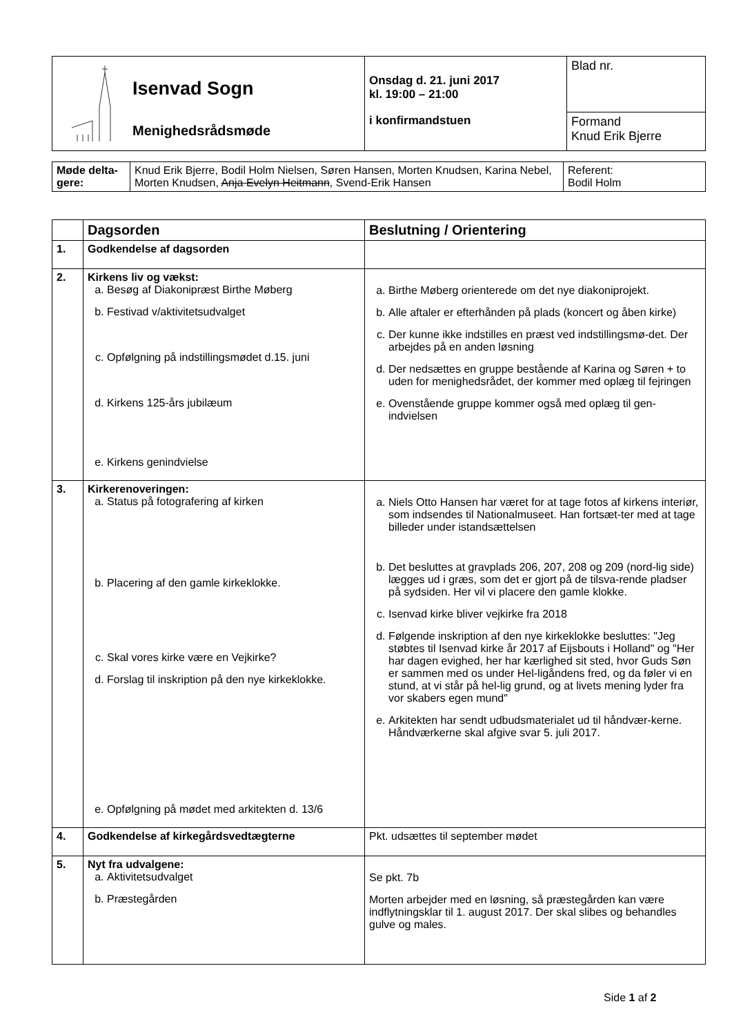| Isenvad Sogn Menighedsrådsmøde | Onsdag d. 21. juni 2017 kl. 19:00 – 21:00 i konfirmandstuen | Blad nr. Formand Knud Erik Bjerre |
| Møde delta-gere: | Knud Erik Bjerre, Bodil Holm Nielsen, Søren Hansen, Morten Knudsen, Karina Nebel, Morten Knudsen, Anja Evelyn Heitmann , Svend-Erik Hansen | Referent: Bodil Holm |
| | Dagsorden | Beslutning / Orientering |
| --- | --- | --- |
| 1. | Godkendelse af dagsorden | |
| 2. | Kirkens liv og vækst: a. Besøg af Diakonipræst Birthe Møberg b. Festivad v/aktivitetsudvalget c. Opfølgning på indstillingsmødet d.15. juni d. Kirkens 125-års jubilæum e. Kirkens genindvielse | a. Birthe Møberg orienterede om det nye diakoniprojekt. b. Alle aftaler er efterhånden på plads (koncert og åben kirke) c. Der kunne ikke indstilles en præst ved indstillingsmø-det. Der arbejdes på en anden løsning d. Der nedsættes en gruppe bestående af Karina og Søren + to uden for menighedsrådet, der kommer med oplæg til fejringen e. Ovenstående gruppe kommer også med oplæg til gen-indvielsen |
| 3. | Kirkerenoveringen: a. Status på fotografering af kirken b. Placering af den gamle kirkeklokke. c. Skal vores kirke være en Vejkirke? d. Forslag til inskription på den nye kirkeklokke. e. Opfølgning på mødet med arkitekten d. 13/6 | a. Niels Otto Hansen har været for at tage fotos af kirkens interiør, som indsendes til Nationalmuseet. Han fortsæt-ter med at tage billeder under istandsættelsen b. Det besluttes at gravplads 206, 207, 208 og 209 (nord-lig side) lægges ud i græs, som det er gjort på de tilsva-rende pladser på sydsiden. Her vil vi placere den gamle klokke. c. Isenvad kirke bliver vejkirke fra 2018 d. Følgende inskription af den nye kirkeklokke besluttes: "Jeg støbtes til Isenvad kirke år 2017 af Eijsbouts i Holland" og "Her har dagen evighed, her har kærlighed sit sted, hvor Guds Søn er sammen med os under Hel-ligåndens fred, og da føler vi en stund, at vi står på hel-lig grund, og at livets mening lyder fra vor skabers egen mund" e. Arkitekten har sendt udbudsmaterialet ud til håndvær-kerne. Håndværkerne skal afgive svar 5. juli 2017. |
| 4. | Godkendelse af kirkegårdsvedtægterne | Pkt. udsættes til september mødet |
| 5. | Nyt fra udvalgene: a. Aktivitetsudvalget b. Præstegården | Se pkt. 7b Morten arbejder med en løsning, så præstegården kan være indflytningsklar til 1. august 2017. Der skal slibes og behandles gulve og males. |
Side 1 af 2